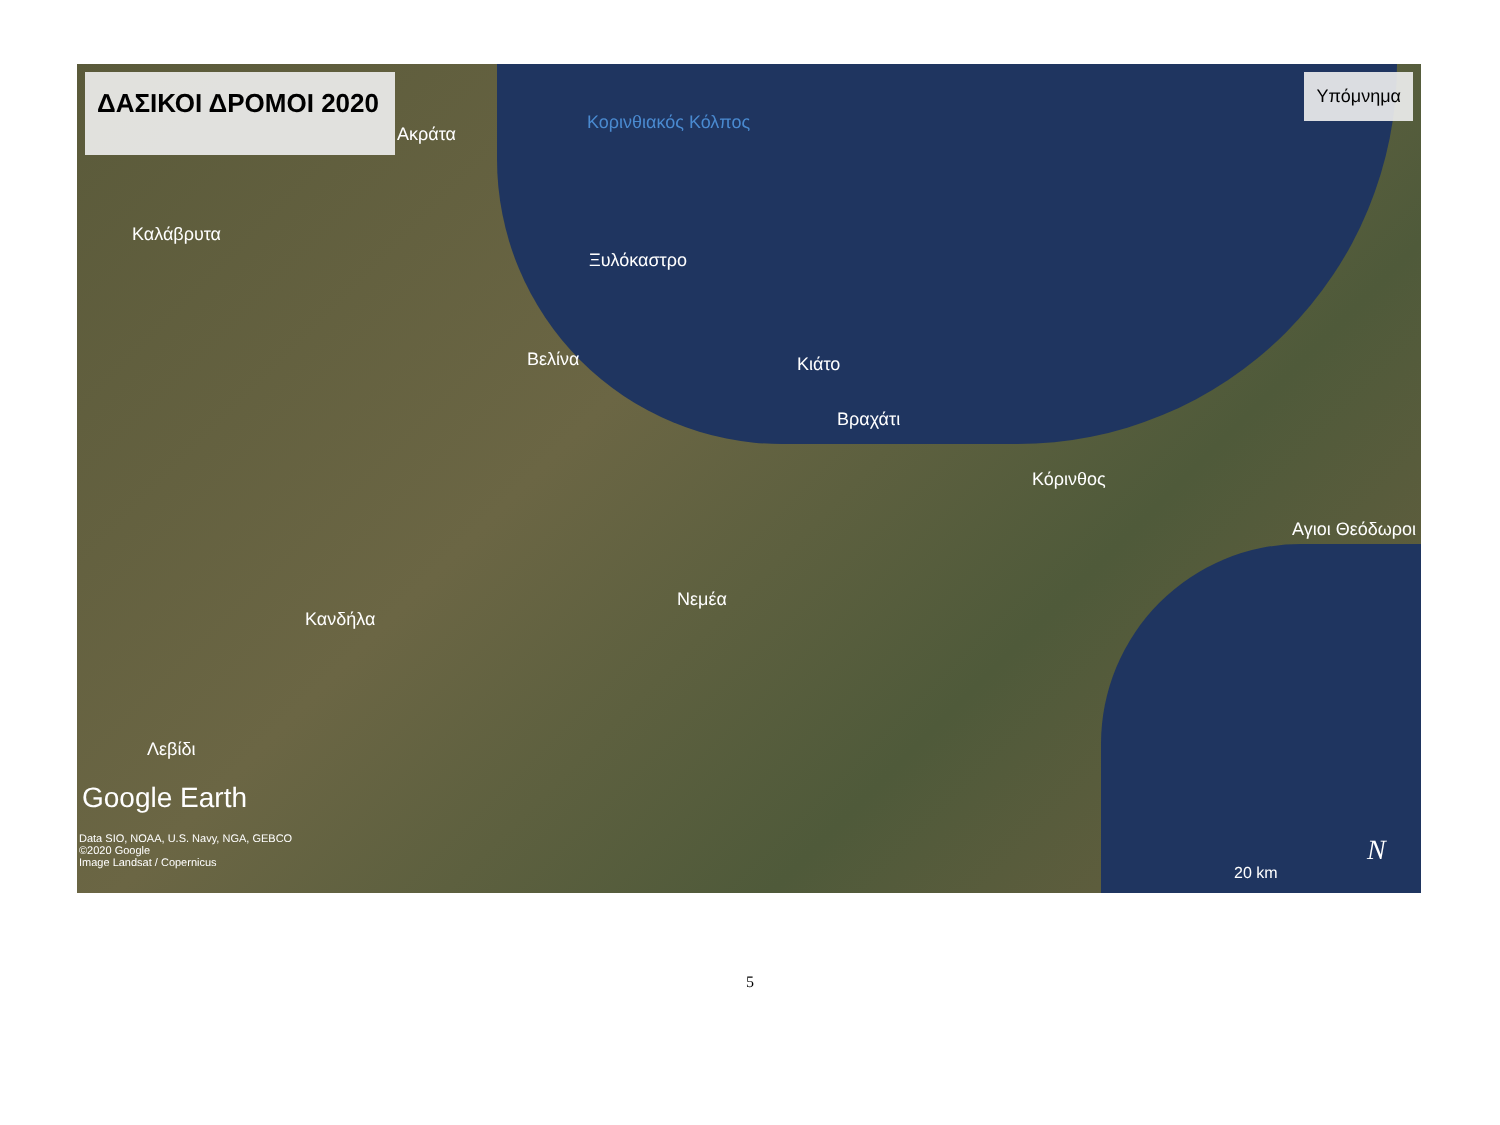ΔΑΣΙΚΟΙ ΔΡΟΜΟΙ 2020
Υπόμνημα
Κορινθιακός Κόλπος
Ακράτα
Καλάβρυτα
Ξυλόκαστρο
Βελίνα Κιάτο
Βραχάτι
Κόρινθος
Αγιοι Θεόδωροι
Νεμέα
Κανδήλα
Λεβίδι
Google Earth
Data SIO, NOAA, U.S. Navy, NGA, GEBCO
©2020 Google
Image Landsat / Copernicus 20 km
N
5